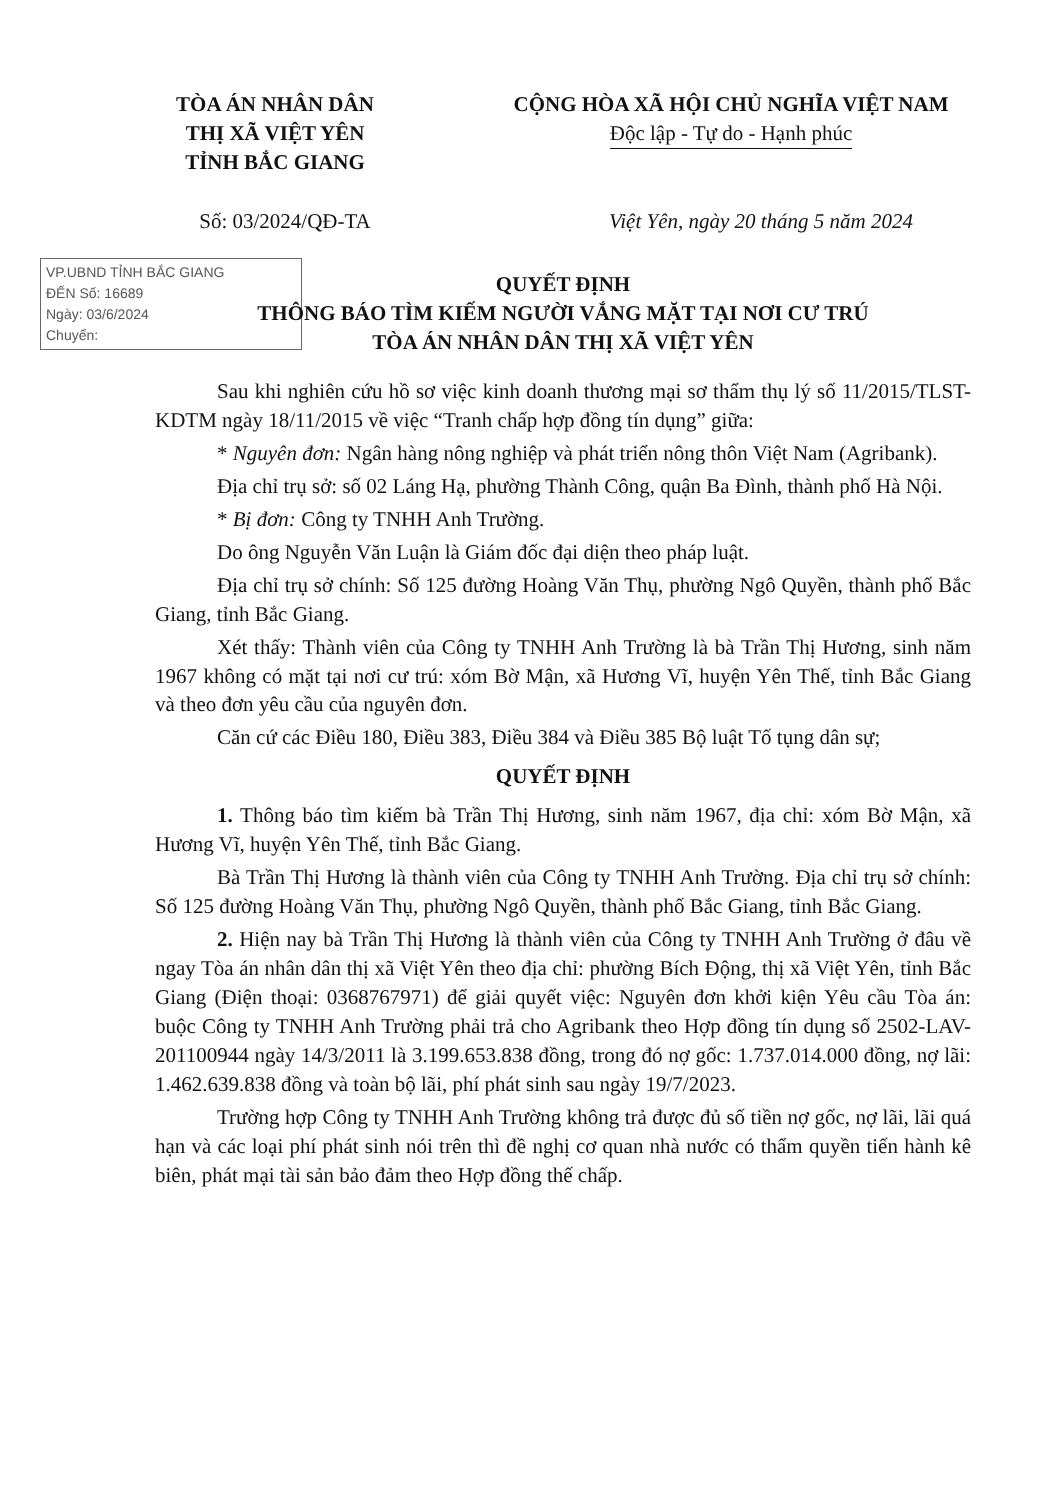TÒA ÁN NHÂN DÂN
THỊ XÃ VIỆT YÊN
TỈNH BẮC GIANG
CỘNG HÒA XÃ HỘI CHỦ NGHĨA VIỆT NAM
Độc lập - Tự do - Hạnh phúc
Số: 03/2024/QĐ-TA Việt Yên, ngày 20 tháng 5 năm 2024
VP.UBND TỈNH BẮC GIANG
ĐẾN Số: 16689
Ngày: 03/6/2024
Chuyển:
QUYẾT ĐỊNH
THÔNG BÁO TÌM KIẾM NGƯỜI VẮNG MẶT TẠI NƠI CƯ TRÚ
TÒA ÁN NHÂN DÂN THỊ XÃ VIỆT YÊN
Sau khi nghiên cứu hồ sơ việc kinh doanh thương mại sơ thẩm thụ lý số 11/2015/TLST-KDTM ngày 18/11/2015 về việc “Tranh chấp hợp đồng tín dụng” giữa:
* Nguyên đơn: Ngân hàng nông nghiệp và phát triển nông thôn Việt Nam (Agribank).
Địa chỉ trụ sở: số 02 Láng Hạ, phường Thành Công, quận Ba Đình, thành phố Hà Nội.
* Bị đơn: Công ty TNHH Anh Trường.
Do ông Nguyễn Văn Luận là Giám đốc đại diện theo pháp luật.
Địa chỉ trụ sở chính: Số 125 đường Hoàng Văn Thụ, phường Ngô Quyền, thành phố Bắc Giang, tỉnh Bắc Giang.
Xét thấy: Thành viên của Công ty TNHH Anh Trường là bà Trần Thị Hương, sinh năm 1967 không có mặt tại nơi cư trú: xóm Bờ Mận, xã Hương Vĩ, huyện Yên Thế, tỉnh Bắc Giang và theo đơn yêu cầu của nguyên đơn.
Căn cứ các Điều 180, Điều 383, Điều 384 và Điều 385 Bộ luật Tố tụng dân sự;
QUYẾT ĐỊNH
1. Thông báo tìm kiếm bà Trần Thị Hương, sinh năm 1967, địa chỉ: xóm Bờ Mận, xã Hương Vĩ, huyện Yên Thế, tỉnh Bắc Giang.
Bà Trần Thị Hương là thành viên của Công ty TNHH Anh Trường. Địa chỉ trụ sở chính: Số 125 đường Hoàng Văn Thụ, phường Ngô Quyền, thành phố Bắc Giang, tỉnh Bắc Giang.
2. Hiện nay bà Trần Thị Hương là thành viên của Công ty TNHH Anh Trường ở đâu về ngay Tòa án nhân dân thị xã Việt Yên theo địa chỉ: phường Bích Động, thị xã Việt Yên, tỉnh Bắc Giang (Điện thoại: 0368767971) để giải quyết việc: Nguyên đơn khởi kiện Yêu cầu Tòa án: buộc Công ty TNHH Anh Trường phải trả cho Agribank theo Hợp đồng tín dụng số 2502-LAV-201100944 ngày 14/3/2011 là 3.199.653.838 đồng, trong đó nợ gốc: 1.737.014.000 đồng, nợ lãi: 1.462.639.838 đồng và toàn bộ lãi, phí phát sinh sau ngày 19/7/2023.
Trường hợp Công ty TNHH Anh Trường không trả được đủ số tiền nợ gốc, nợ lãi, lãi quá hạn và các loại phí phát sinh nói trên thì đề nghị cơ quan nhà nước có thẩm quyền tiến hành kê biên, phát mại tài sản bảo đảm theo Hợp đồng thế chấp.